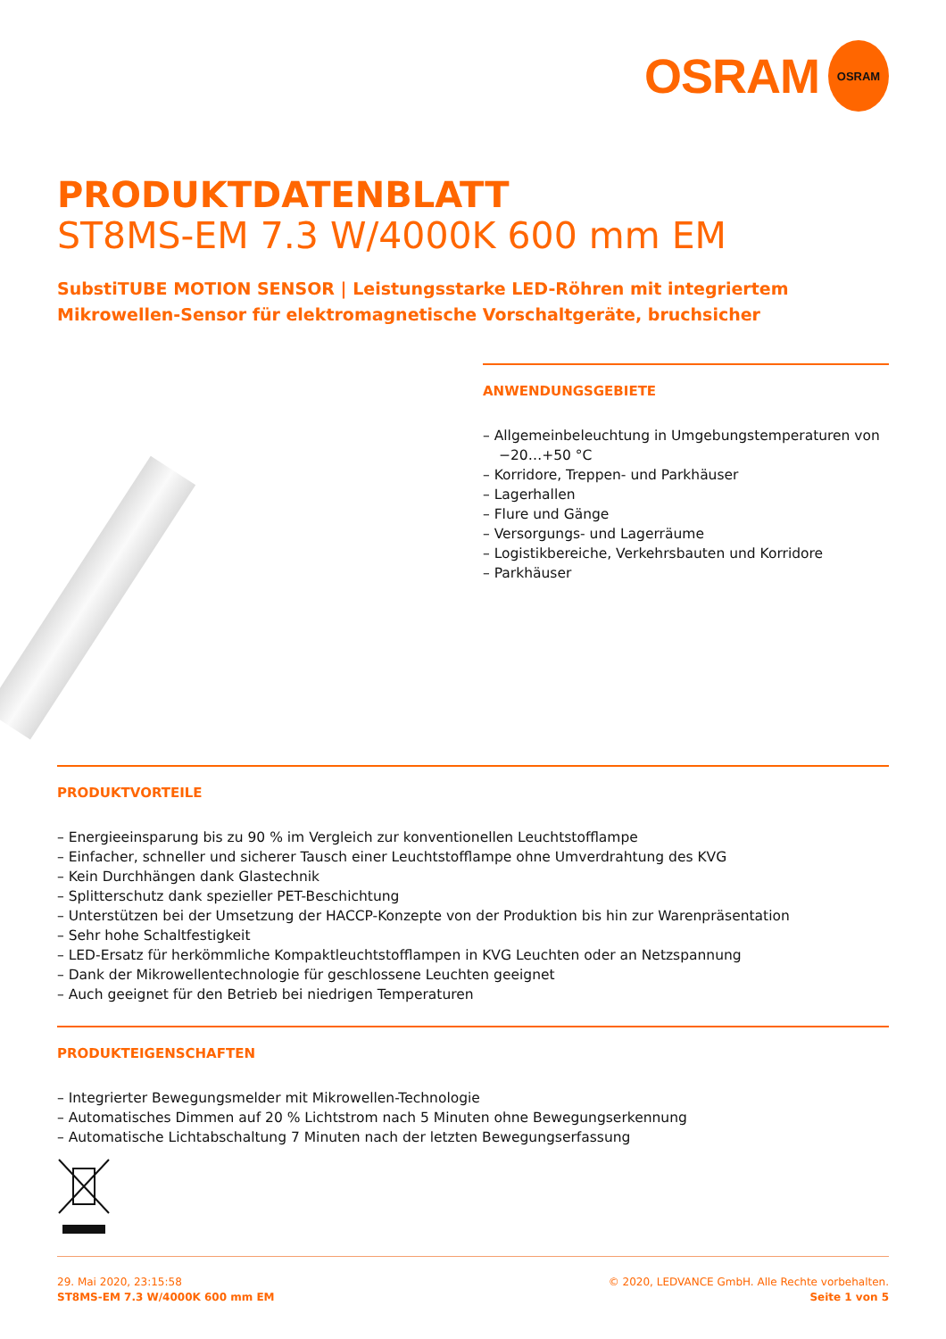OSRAM
OSRAM
PRODUKTDATENBLATT
ST8MS-EM 7.3 W/4000K 600 mm EM
SubstiTUBE MOTION SENSOR | Leistungsstarke LED-Röhren mit integriertem Mikrowellen-Sensor für elektromagnetische Vorschaltgeräte, bruchsicher
ANWENDUNGSGEBIETE
– Allgemeinbeleuchtung in Umgebungstemperaturen von −20…+50 °C
– Korridore, Treppen- und Parkhäuser
– Lagerhallen
– Flure und Gänge
– Versorgungs- und Lagerräume
– Logistikbereiche, Verkehrsbauten und Korridore
– Parkhäuser
PRODUKTVORTEILE
– Energieeinsparung bis zu 90 % im Vergleich zur konventionellen Leuchtstofflampe
– Einfacher, schneller und sicherer Tausch einer Leuchtstofflampe ohne Umverdrahtung des KVG
– Kein Durchhängen dank Glastechnik
– Splitterschutz dank spezieller PET-Beschichtung
– Unterstützen bei der Umsetzung der HACCP-Konzepte von der Produktion bis hin zur Warenpräsentation
– Sehr hohe Schaltfestigkeit
– LED-Ersatz für herkömmliche Kompaktleuchtstofflampen in KVG Leuchten oder an Netzspannung
– Dank der Mikrowellentechnologie für geschlossene Leuchten geeignet
– Auch geeignet für den Betrieb bei niedrigen Temperaturen
PRODUKTEIGENSCHAFTEN
– Integrierter Bewegungsmelder mit Mikrowellen-Technologie
– Automatisches Dimmen auf 20 % Lichtstrom nach 5 Minuten ohne Bewegungserkennung
– Automatische Lichtabschaltung 7 Minuten nach der letzten Bewegungserfassung
29. Mai 2020, 23:15:58
ST8MS-EM 7.3 W/4000K 600 mm EM
© 2020, LEDVANCE GmbH. Alle Rechte vorbehalten.
Seite 1 von 5